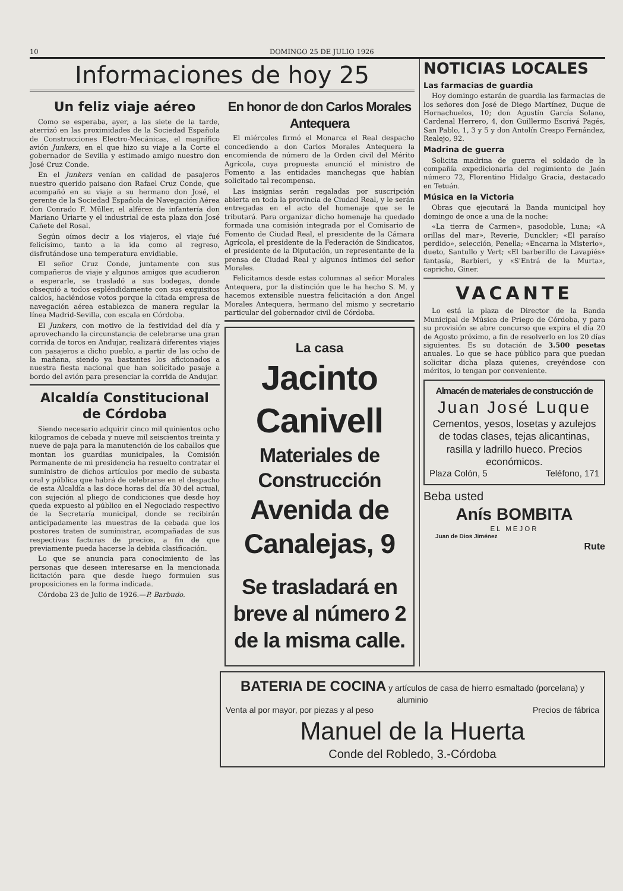10 DOMINGO 25 DE JULIO 1926
Informaciones de hoy 25
Un feliz viaje aéreo
Como se esperaba, ayer, a las siete de la tarde, aterrizó en las proximidades de la Sociedad Española de Construcciones Electro-Mecánicas, el magnífico avión Junkers, en el que hizo su viaje a la Corte el gobernador de Sevilla y estimado amigo nuestro don José Cruz Conde.
En el Junkers venían en calidad de pasajeros nuestro querido paisano don Rafael Cruz Conde, que acompañó en su viaje a su hermano don José, el gerente de la Sociedad Española de Navegación Aérea don Conrado F. Müller, el alférez de infantería don Mariano Uriarte y el industrial de esta plaza don José Cañete del Rosal.
Según oímos decir a los viajeros, el viaje fué felicísimo, tanto a la ida como al regreso, disfrutándose una temperatura envidiable.
El señor Cruz Conde, juntamente con sus compañeros de viaje y algunos amigos que acudieron a esperarle, se trasladó a sus bodegas, donde obsequió a todos espléndidamente con sus exquisitos caldos, haciéndose votos porque la citada empresa de navegación aérea establezca de manera regular la línea Madrid-Sevilla, con escala en Córdoba.
El Junkers, con motivo de la festividad del día y aprovechando la circunstancia de celebrarse una gran corrida de toros en Andujar, realizará diferentes viajes con pasajeros a dicho pueblo, a partir de las ocho de la mañana, siendo ya bastantes los aficionados a nuestra fiesta nacional que han solicitado pasaje a bordo del avión para presenciar la corrida de Andujar.
Alcaldía Constitucional de Córdoba
Siendo necesario adquirir cinco mil quinientos ocho kilogramos de cebada y nueve mil seiscientos treinta y nueve de paja para la manutención de los caballos que montan los guardias municipales, la Comisión Permanente de mi presidencia ha resuelto contratar el suministro de dichos artículos por medio de subasta oral y pública que habrá de celebrarse en el despacho de esta Alcaldía a las doce horas del día 30 del actual, con sujeción al pliego de condiciones que desde hoy queda expuesto al público en el Negociado respectivo de la Secretaría municipal, donde se recibirán anticipadamente las muestras de la cebada que los postores traten de suministrar, acompañadas de sus respectivas facturas de precios, a fin de que previamente pueda hacerse la debida clasificación.
Lo que se anuncia para conocimiento de las personas que deseen interesarse en la mencionada licitación para que desde luego formulen sus proposiciones en la forma indicada.
Córdoba 23 de Julio de 1926.—P. Barbudo.
En honor de don Carlos Morales Antequera
El miércoles firmó el Monarca el Real despacho concediendo a don Carlos Morales Antequera la encomienda de número de la Orden civil del Mérito Agrícola, cuya propuesta anunció el ministro de Fomento a las entidades manchegas que habían solicitado tal recompensa.
Las insignias serán regaladas por suscripción abierta en toda la provincia de Ciudad Real, y le serán entregadas en el acto del homenaje que se le tributará. Para organizar dicho homenaje ha quedado formada una comisión integrada por el Comisario de Fomento de Ciudad Real, el presidente de la Cámara Agrícola, el presidente de la Federación de Sindicatos, el presidente de la Diputación, un representante de la prensa de Ciudad Real y algunos íntimos del señor Morales.
Felicitamos desde estas columnas al señor Morales Antequera, por la distinción que le ha hecho S. M. y hacemos extensible nuestra felicitación a don Angel Morales Antequera, hermano del mismo y secretario particular del gobernador civil de Córdoba.
La casa
Jacinto Canivell
Materiales de Construcción
Avenida de Canalejas, 9
Se trasladará en breve al número 2 de la misma calle.
NOTICIAS LOCALES
Las farmacias de guardia
Hoy domingo estarán de guardia las farmacias de los señores don José de Diego Martínez, Duque de Hornachuelos, 10; don Agustín García Solano, Cardenal Herrero, 4, don Guillermo Escrivá Pagés, San Pablo, 1, 3 y 5 y don Antolín Crespo Fernández, Realejo, 92.
Madrina de guerra
Solicita madrina de guerra el soldado de la compañía expedicionaria del regimiento de Jaén número 72, Florentino Hidalgo Gracia, destacado en Tetuán.
Música en la Victoria
Obras que ejecutará la Banda municipal hoy domingo de once a una de la noche:
«La tierra de Carmen», pasodoble, Luna; «A orillas del mar», Reverie, Dunckler; «El paraíso perdido», selección, Penella; «Encarna la Misterio», dueto, Santullo y Vert; «El barberillo de Lavapiés» fantasía, Barbieri, y «S'Entrá de la Murta», capricho, Giner.
VACANTE
Lo está la plaza de Director de la Banda Municipal de Música de Priego de Córdoba, y para su provisión se abre concurso que expira el día 20 de Agosto próximo, a fin de resolverlo en los 20 días siguientes. Es su dotación de 3.500 pesetas anuales. Lo que se hace público para que puedan solicitar dicha plaza quienes, creyéndose con méritos, lo tengan por conveniente.
Almacén de materiales de construcción de
Juan José Luque
Cementos, yesos, losetas y azulejos de todas clases, tejas alicantinas, rasilla y ladrillo hueco. Precios económicos.
Plaza Colón, 5 Teléfono, 171
Beba usted
Anís BOMBITA
EL MEJOR
Juan de Dios Jiménez
Rute
BATERIA DE COCINA y artículos de casa de hierro esmaltado (porcelana) y aluminio
Venta al por mayor, por piezas y al peso Precios de fábrica
Manuel de la Huerta
Conde del Robledo, 3.-Córdoba